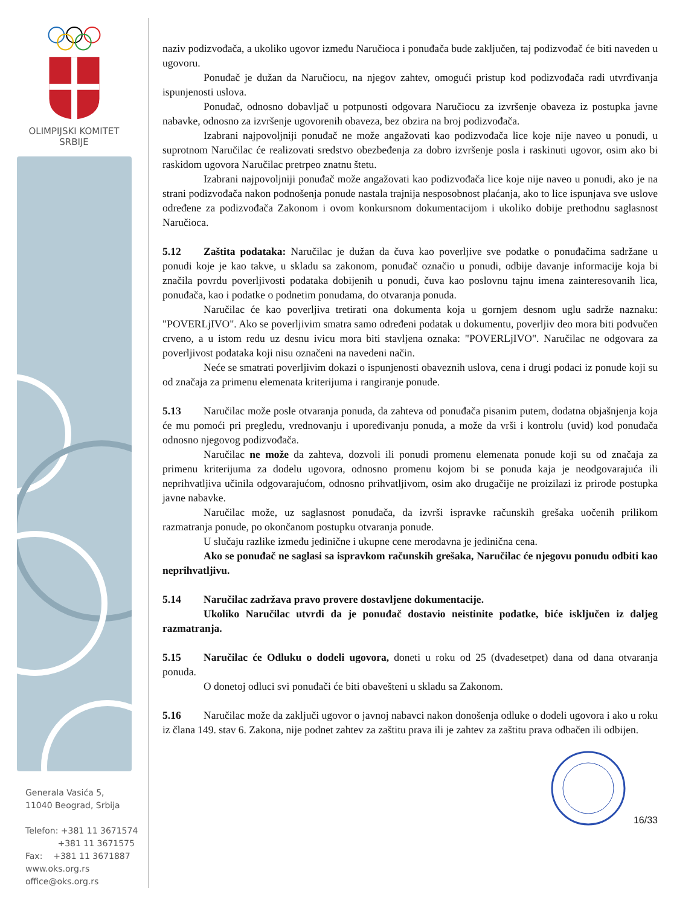OLIMPIJSKI KOMITET
SRBIJE
Generala Vasića 5,
11040 Beograd, Srbija
Telefon: +381 11 3671574
+381 11 3671575
Fax: +381 11 3671887
www.oks.org.rs
office@oks.org.rs
naziv podizvođača, a ukoliko ugovor između Naručioca i ponuđača bude zaključen, taj podizvođač će biti naveden u ugovoru.
Ponuđač je dužan da Naručiocu, na njegov zahtev, omogući pristup kod podizvođača radi utvrđivanja ispunjenosti uslova.
Ponuđač, odnosno dobavljač u potpunosti odgovara Naručiocu za izvršenje obaveza iz postupka javne nabavke, odnosno za izvršenje ugovorenih obaveza, bez obzira na broj podizvođača.
Izabrani najpovoljniji ponuđač ne može angažovati kao podizvođača lice koje nije naveo u ponudi, u suprotnom Naručilac će realizovati sredstvo obezbeđenja za dobro izvršenje posla i raskinuti ugovor, osim ako bi raskidom ugovora Naručilac pretrpeo znatnu štetu.
Izabrani najpovoljniji ponuđač može angažovati kao podizvođača lice koje nije naveo u ponudi, ako je na strani podizvođača nakon podnošenja ponude nastala trajnija nesposobnost plaćanja, ako to lice ispunjava sve uslove određene za podizvođača Zakonom i ovom konkursnom dokumentacijom i ukoliko dobije prethodnu saglasnost Naručioca.
5.12 Zaštita podataka: Naručilac je dužan da čuva kao poverljive sve podatke o ponuđačima sadržane u ponudi koje je kao takve, u skladu sa zakonom, ponuđač označio u ponudi, odbije davanje informacije koja bi značila povrdu poverljivosti podataka dobijenih u ponudi, čuva kao poslovnu tajnu imena zainteresovanih lica, ponuđača, kao i podatke o podnetim ponudama, do otvaranja ponuda.
Naručilac će kao poverljiva tretirati ona dokumenta koja u gornjem desnom uglu sadrže naznaku: "POVERLjIVO". Ako se poverljivim smatra samo određeni podatak u dokumentu, poverljiv deo mora biti podvučen crveno, a u istom redu uz desnu ivicu mora biti stavljena oznaka: "POVERLjIVO". Naručilac ne odgovara za poverljivost podataka koji nisu označeni na navedeni način.
Neće se smatrati poverljivim dokazi o ispunjenosti obaveznih uslova, cena i drugi podaci iz ponude koji su od značaja za primenu elemenata kriterijuma i rangiranje ponude.
5.13 Naručilac može posle otvaranja ponuda, da zahteva od ponuđača pisanim putem, dodatna objašnjenja koja će mu pomoći pri pregledu, vrednovanju i upoređivanju ponuda, a može da vrši i kontrolu (uvid) kod ponuđača odnosno njegovog podizvođača.
Naručilac ne može da zahteva, dozvoli ili ponudi promenu elemenata ponude koji su od značaja za primenu kriterijuma za dodelu ugovora, odnosno promenu kojom bi se ponuda kaja je neodgovarajuća ili neprihvatljiva učinila odgovarajućom, odnosno prihvatljivom, osim ako drugačije ne proizilazi iz prirode postupka javne nabavke.
Naručilac može, uz saglasnost ponuđača, da izvrši ispravke računskih grešaka uočenih prilikom razmatranja ponude, po okončanom postupku otvaranja ponude.
U slučaju razlike između jedinične i ukupne cene merodavna je jedinična cena.
Ako se ponuđač ne saglasi sa ispravkom računskih grešaka, Naručilac će njegovu ponudu odbiti kao neprihvatljivu.
5.14 Naručilac zadržava pravo provere dostavljene dokumentacije.
Ukoliko Naručilac utvrdi da je ponuđač dostavio neistinite podatke, biće isključen iz daljeg razmatranja.
5.15 Naručilac će Odluku o dodeli ugovora, doneti u roku od 25 (dvadesetpet) dana od dana otvaranja ponuda.
O donetoj odluci svi ponuđači će biti obavešteni u skladu sa Zakonom.
5.16 Naručilac može da zaključi ugovor o javnoj nabavci nakon donošenja odluke o dodeli ugovora i ako u roku iz člana 149. stav 6. Zakona, nije podnet zahtev za zaštitu prava ili je zahtev za zaštitu prava odbačen ili odbijen.
16/33